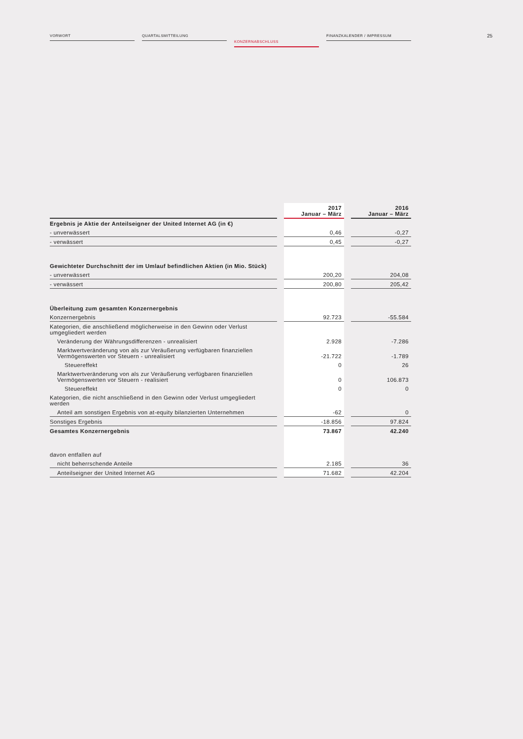VORWORT QUARTALSMITTEILUNG
KONZERNABSCHLUSS
FINANZKALENDER / IMPRESSUM
25
| | | 2017 Januar – März | | 2016 Januar – März |
| --- | --- | --- | --- | --- |
| Ergebnis je Aktie der Anteilseigner der United Internet AG (in €) | | | | |
| - unverwässert | | 0,46 | | -0,27 |
| - verwässert | | 0,45 | | -0,27 |
| Gewichteter Durchschnitt der im Umlauf befindlichen Aktien (in Mio. Stück) | | | | |
| - unverwässert | | 200,20 | | 204,08 |
| - verwässert | | 200,80 | | 205,42 |
| Überleitung zum gesamten Konzernergebnis | | | | |
| Konzernergebnis | | 92.723 | | -55.584 |
| Kategorien, die anschließend möglicherweise in den Gewinn oder Verlust umgegliedert werden | | | | |
| Veränderung der Währungsdifferenzen - unrealisiert | | 2.928 | | -7.286 |
| Marktwertveränderung von als zur Veräußerung verfügbaren finanziellen Vermögenswerten vor Steuern - unrealisiert | | -21.722 | | -1.789 |
| Steuereffekt | | 0 | | 26 |
| Marktwertveränderung von als zur Veräußerung verfügbaren finanziellen Vermögenswerten vor Steuern - realisiert | | 0 | | 106.873 |
| Steuereffekt | | 0 | | 0 |
| Kategorien, die nicht anschließend in den Gewinn oder Verlust umgegliedert werden | | | | |
| Anteil am sonstigen Ergebnis von at-equity bilanzierten Unternehmen | | -62 | | 0 |
| Sonstiges Ergebnis | | -18.856 | | 97.824 |
| Gesamtes Konzernergebnis | | 73.867 | | 42.240 |
| davon entfallen auf | | | | |
| nicht beherrschende Anteile | | 2.185 | | 36 |
| Anteilseigner der United Internet AG | | 71.682 | | 42.204 |